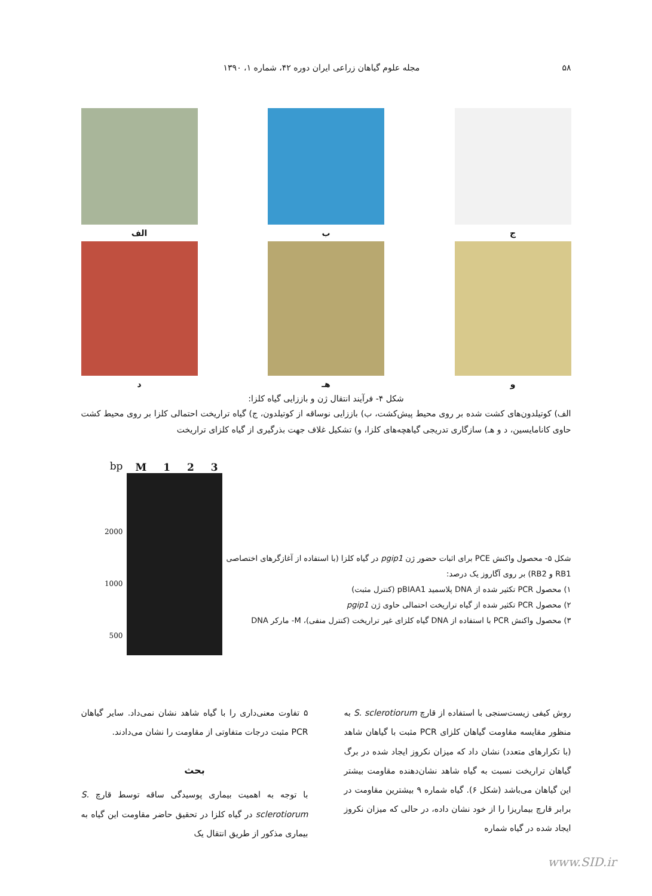۵۸ مجله علوم گیاهان زراعی ایران دوره ۴۲، شماره ۱، ۱۳۹۰
ج ب الف
و هـ د
شکل ۴- فرآیند انتقال ژن و باززایی گیاه کلزا:
الف) کوتیلدون‌های کشت شده بر روی محیط پیش‌کشت، ب) باززایی نوساقه از کوتیلدون، ج) گیاه تراریخت احتمالی کلزا بر روی محیط کشت حاوی کانامایسین، د و هـ) سازگاری تدریجی گیاهچه‌های کلزا، و) تشکیل غلاف جهت بذرگیری از گیاه کلزای تراریخت
bp
2000
1000
500
M 1 2 3
شکل ۵- محصول واکنش PCE برای اثبات حضور ژن pgip1 در گیاه کلزا (با استفاده از آغازگرهای اختصاصی RB1 و RB2) بر روی آگاروز یک درصد:
۱) محصول PCR تکثیر شده از DNA پلاسمید pBIAA1 (کنترل مثبت)
۲) محصول PCR تکثیر شده از گیاه تراریخت احتمالی حاوی ژن pgip1
۳) محصول واکنش PCR با استفاده از DNA گیاه کلزای غیر تراریخت (کنترل منفی)، M- مارکر DNA
روش کیفی زیست‌سنجی با استفاده از قارچ S. sclerotiorum به منظور مقایسه مقاومت گیاهان کلزای PCR مثبت با گیاهان شاهد (با تکرارهای متعدد) نشان داد که میزان نکروز ایجاد شده در برگ گیاهان تراریخت نسبت به گیاه شاهد نشان‌دهنده مقاومت بیشتر این گیاهان می‌باشد (شکل ۶). گیاه شماره ۹ بیشترین مقاومت در برابر قارچ بیماریزا را از خود نشان داده، در حالی که میزان نکروز ایجاد شده در گیاه شماره
۵ تفاوت معنی‌داری را با گیاه شاهد نشان نمی‌داد. سایر گیاهان PCR مثبت درجات متفاوتی از مقاومت را نشان می‌دادند.
بحث
با توجه به اهمیت بیماری پوسیدگی ساقه توسط قارچ S. sclerotiorum در گیاه کلزا در تحقیق حاضر مقاومت این گیاه به بیماری مذکور از طریق انتقال یک
www.SID.ir